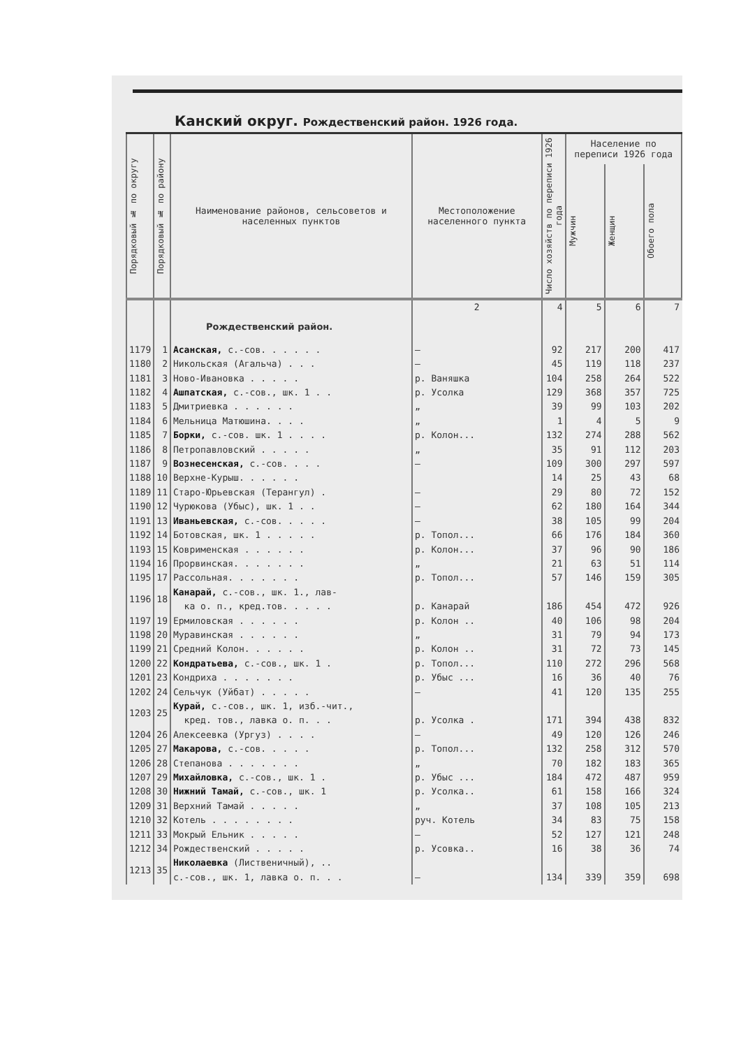Канский округ. Рождественский район. 1926 года.
| Порядковый № по округу | Порядковый № по району | Наименование районов, сельсоветов и населенных пунктов | Местоположение населенного пункта | Число хозяйств по переписи 1926 года | Население по переписи 1926 года | | |
| --- | --- | --- | --- | --- | --- | --- | --- |
| | | | | | Мужчин | Женщин | Обоего пола |
| | | | 2 | 4 | 5 | 6 | 7 |
| | | Рождественский район. | | | | | |
| 1179 | 1 | Асанская, с.-сов. . . . . . | — | 92 | 217 | 200 | 417 |
| 1180 | 2 | Никольская (Агальча) . . . | — | 45 | 119 | 118 | 237 |
| 1181 | 3 | Ново-Ивановка . . . . . | р. Ваняшка | 104 | 258 | 264 | 522 |
| 1182 | 4 | Ашпатская, с.-сов., шк. 1 . . | р. Усолка | 129 | 368 | 357 | 725 |
| 1183 | 5 | Дмитриевка . . . . . . | „ | 39 | 99 | 103 | 202 |
| 1184 | 6 | Мельница Матюшина. . . . | „ | 1 | 4 | 5 | 9 |
| 1185 | 7 | Борки, с.-сов. шк. 1 . . . . | р. Колон... | 132 | 274 | 288 | 562 |
| 1186 | 8 | Петропавловский . . . . . | „ | 35 | 91 | 112 | 203 |
| 1187 | 9 | Вознесенская, с.-сов. . . . | — | 109 | 300 | 297 | 597 |
| 1188 | 10 | Верхне-Курыш. . . . . . | | 14 | 25 | 43 | 68 |
| 1189 | 11 | Старо-Юрьевская (Терангул) . | — | 29 | 80 | 72 | 152 |
| 1190 | 12 | Чурюкова (Убыс), шк. 1 . . | — | 62 | 180 | 164 | 344 |
| 1191 | 13 | Иваньевская, с.-сов. . . . . | — | 38 | 105 | 99 | 204 |
| 1192 | 14 | Ботовская, шк. 1 . . . . . | р. Топол... | 66 | 176 | 184 | 360 |
| 1193 | 15 | Коврименская . . . . . . | р. Колон... | 37 | 96 | 90 | 186 |
| 1194 | 16 | Прорвинская. . . . . . . | „ | 21 | 63 | 51 | 114 |
| 1195 | 17 | Рассольная. . . . . . . | р. Топол... | 57 | 146 | 159 | 305 |
| 1196 | 18 | Канарай, с.-сов., шк. 1., лав- ка о. п., кред.тов. . . . . | р. Канарай | 186 | 454 | 472 | 926 |
| 1197 | 19 | Ермиловская . . . . . . | р. Колон .. | 40 | 106 | 98 | 204 |
| 1198 | 20 | Муравинская . . . . . . | „ | 31 | 79 | 94 | 173 |
| 1199 | 21 | Средний Колон. . . . . . | р. Колон .. | 31 | 72 | 73 | 145 |
| 1200 | 22 | Кондратьева, с.-сов., шк. 1 . | р. Топол... | 110 | 272 | 296 | 568 |
| 1201 | 23 | Кондриха . . . . . . . | р. Убыс ... | 16 | 36 | 40 | 76 |
| 1202 | 24 | Сельчук (Уйбат) . . . . . | — | 41 | 120 | 135 | 255 |
| 1203 | 25 | Курай, с.-сов., шк. 1, изб.-чит., кред. тов., лавка о. п. . . | р. Усолка . | 171 | 394 | 438 | 832 |
| 1204 | 26 | Алексеевка (Ургуз) . . . . | — | 49 | 120 | 126 | 246 |
| 1205 | 27 | Макарова, с.-сов. . . . . | р. Топол... | 132 | 258 | 312 | 570 |
| 1206 | 28 | Степанова . . . . . . . | „ | 70 | 182 | 183 | 365 |
| 1207 | 29 | Михайловка, с.-сов., шк. 1 . | р. Убыс ... | 184 | 472 | 487 | 959 |
| 1208 | 30 | Нижний Тамай, с.-сов., шк. 1 | р. Усолка.. | 61 | 158 | 166 | 324 |
| 1209 | 31 | Верхний Тамай . . . . . | „ | 37 | 108 | 105 | 213 |
| 1210 | 32 | Котель . . . . . . . . | руч. Котель | 34 | 83 | 75 | 158 |
| 1211 | 33 | Мокрый Ельник . . . . . | — | 52 | 127 | 121 | 248 |
| 1212 | 34 | Рождественский . . . . . | р. Усовка.. | 16 | 38 | 36 | 74 |
| 1213 | 35 | Николаевка (Лиственичный), .. с.-сов., шк. 1, лавка о. п. . . | — | 134 | 339 | 359 | 698 |